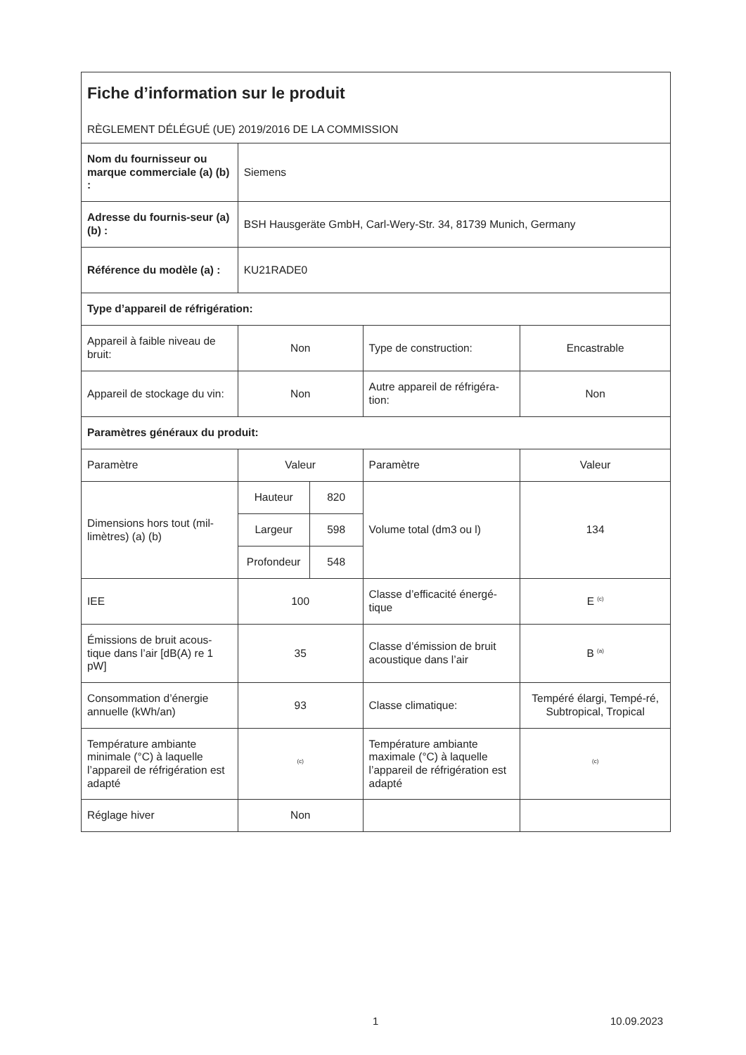| Fiche d’information sur le produit RÈGLEMENT DÉLÉGUÉ (UE) 2019/2016 DE LA COMMISSION | | | | |
| Nom du fournisseur ou marque commerciale (a) (b) : | Siemens | | | |
| Adresse du fournis-seur (a) (b) : | BSH Hausgeräte GmbH, Carl-Wery-Str. 34, 81739 Munich, Germany | | | |
| Référence du modèle (a) : | KU21RADE0 | | | |
| Type d’appareil de réfrigération: | | | | |
| Appareil à faible niveau de bruit: | Non | | Type de construction: | Encastrable |
| Appareil de stockage du vin: | Non | | Autre appareil de réfrigéra-tion: | Non |
| Paramètres généraux du produit: | | | | |
| Paramètre | Valeur | | Paramètre | Valeur |
| Dimensions hors tout (mil-limètres) (a) (b) | Hauteur | 820 | Volume total (dm3 ou l) | 134 |
| | Largeur | 598 | | |
| | Profondeur | 548 | | |
| IEE | 100 | | Classe d’efficacité énergé-tique | E <sup>(c)</sup> |
| Émissions de bruit acous-tique dans l’air [dB(A) re 1 pW] | 35 | | Classe d’émission de bruit acoustique dans l’air | B <sup>(a)</sup> |
| Consommation d’énergie annuelle (kWh/an) | 93 | | Classe climatique: | Tempéré élargi, Tempé-ré, Subtropical, Tropical |
| Température ambiante minimale (°C) à laquelle l’appareil de réfrigération est adapté | <sup>(c)</sup> | | Température ambiante maximale (°C) à laquelle l’appareil de réfrigération est adapté | <sup>(c)</sup> |
| Réglage hiver | Non | | | |
1 10.09.2023